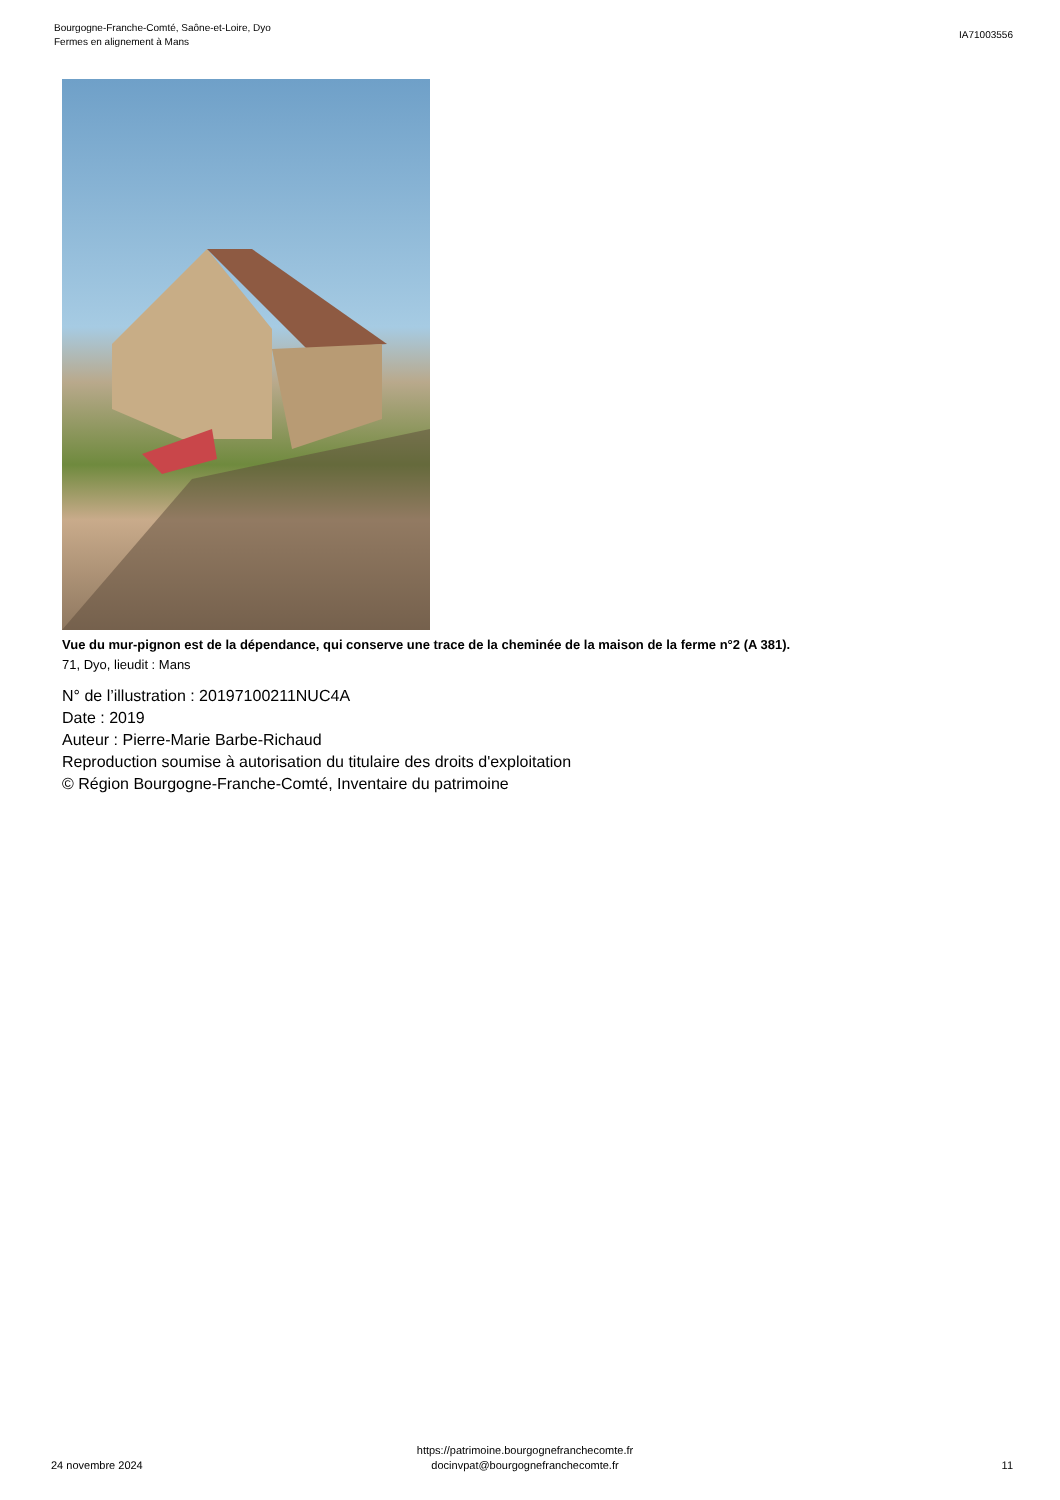Bourgogne-Franche-Comté, Saône-et-Loire, Dyo
Fermes en alignement à Mans
IA71003556
Vue du mur-pignon est de la dépendance, qui conserve une trace de la cheminée de la maison de la ferme n°2 (A 381).
71, Dyo, lieudit : Mans
N° de l’illustration : 20197100211NUC4A
Date : 2019
Auteur : Pierre-Marie Barbe-Richaud
Reproduction soumise à autorisation du titulaire des droits d'exploitation
© Région Bourgogne-Franche-Comté, Inventaire du patrimoine
24 novembre 2024
https://patrimoine.bourgognefranchecomte.fr
docinvpat@bourgognefranchecomte.fr
11